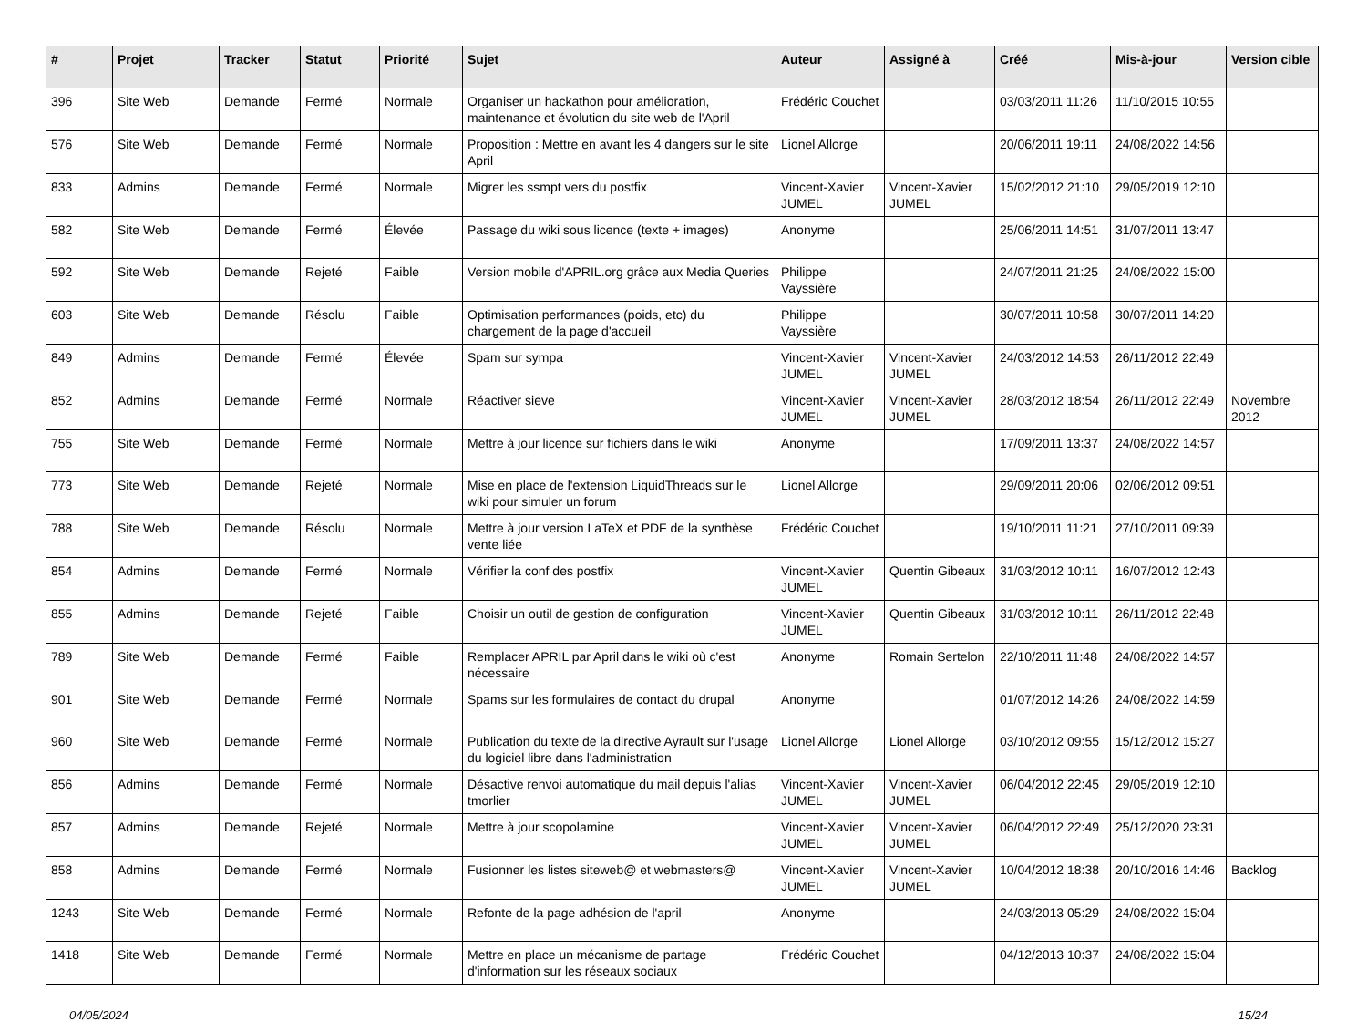| # | Projet | Tracker | Statut | Priorité | Sujet | Auteur | Assigné à | Créé | Mis-à-jour | Version cible |
| --- | --- | --- | --- | --- | --- | --- | --- | --- | --- | --- |
| 396 | Site Web | Demande | Fermé | Normale | Organiser un hackathon pour amélioration, maintenance et évolution du site web de l'April | Frédéric Couchet | | 03/03/2011 11:26 | 11/10/2015 10:55 | |
| 576 | Site Web | Demande | Fermé | Normale | Proposition : Mettre en avant les 4 dangers sur le site April | Lionel Allorge | | 20/06/2011 19:11 | 24/08/2022 14:56 | |
| 833 | Admins | Demande | Fermé | Normale | Migrer les ssmpt vers du postfix | Vincent-Xavier JUMEL | Vincent-Xavier JUMEL | 15/02/2012 21:10 | 29/05/2019 12:10 | |
| 582 | Site Web | Demande | Fermé | Élevée | Passage du wiki sous licence (texte + images) | Anonyme | | 25/06/2011 14:51 | 31/07/2011 13:47 | |
| 592 | Site Web | Demande | Rejeté | Faible | Version mobile d'APRIL.org grâce aux Media Queries | Philippe Vayssière | | 24/07/2011 21:25 | 24/08/2022 15:00 | |
| 603 | Site Web | Demande | Résolu | Faible | Optimisation performances (poids, etc) du chargement de la page d'accueil | Philippe Vayssière | | 30/07/2011 10:58 | 30/07/2011 14:20 | |
| 849 | Admins | Demande | Fermé | Élevée | Spam sur sympa | Vincent-Xavier JUMEL | Vincent-Xavier JUMEL | 24/03/2012 14:53 | 26/11/2012 22:49 | |
| 852 | Admins | Demande | Fermé | Normale | Réactiver sieve | Vincent-Xavier JUMEL | Vincent-Xavier JUMEL | 28/03/2012 18:54 | 26/11/2012 22:49 | Novembre 2012 |
| 755 | Site Web | Demande | Fermé | Normale | Mettre à jour licence sur fichiers dans le wiki | Anonyme | | 17/09/2011 13:37 | 24/08/2022 14:57 | |
| 773 | Site Web | Demande | Rejeté | Normale | Mise en place de l'extension LiquidThreads sur le wiki pour simuler un forum | Lionel Allorge | | 29/09/2011 20:06 | 02/06/2012 09:51 | |
| 788 | Site Web | Demande | Résolu | Normale | Mettre à jour version LaTeX et PDF de la synthèse vente liée | Frédéric Couchet | | 19/10/2011 11:21 | 27/10/2011 09:39 | |
| 854 | Admins | Demande | Fermé | Normale | Vérifier la conf des postfix | Vincent-Xavier JUMEL | Quentin Gibeaux | 31/03/2012 10:11 | 16/07/2012 12:43 | |
| 855 | Admins | Demande | Rejeté | Faible | Choisir un outil de gestion de configuration | Vincent-Xavier JUMEL | Quentin Gibeaux | 31/03/2012 10:11 | 26/11/2012 22:48 | |
| 789 | Site Web | Demande | Fermé | Faible | Remplacer APRIL par April dans le wiki où c'est nécessaire | Anonyme | Romain Sertelon | 22/10/2011 11:48 | 24/08/2022 14:57 | |
| 901 | Site Web | Demande | Fermé | Normale | Spams sur les formulaires de contact du drupal | Anonyme | | 01/07/2012 14:26 | 24/08/2022 14:59 | |
| 960 | Site Web | Demande | Fermé | Normale | Publication du texte de la directive Ayrault sur l'usage du logiciel libre dans l'administration | Lionel Allorge | Lionel Allorge | 03/10/2012 09:55 | 15/12/2012 15:27 | |
| 856 | Admins | Demande | Fermé | Normale | Désactive renvoi automatique du mail depuis l'alias tmorlier | Vincent-Xavier JUMEL | Vincent-Xavier JUMEL | 06/04/2012 22:45 | 29/05/2019 12:10 | |
| 857 | Admins | Demande | Rejeté | Normale | Mettre à jour scopolamine | Vincent-Xavier JUMEL | Vincent-Xavier JUMEL | 06/04/2012 22:49 | 25/12/2020 23:31 | |
| 858 | Admins | Demande | Fermé | Normale | Fusionner les listes siteweb@ et webmasters@ | Vincent-Xavier JUMEL | Vincent-Xavier JUMEL | 10/04/2012 18:38 | 20/10/2016 14:46 | Backlog |
| 1243 | Site Web | Demande | Fermé | Normale | Refonte de la page adhésion de l'april | Anonyme | | 24/03/2013 05:29 | 24/08/2022 15:04 | |
| 1418 | Site Web | Demande | Fermé | Normale | Mettre en place un mécanisme de partage d'information sur les réseaux sociaux | Frédéric Couchet | | 04/12/2013 10:37 | 24/08/2022 15:04 | |
04/05/2024 15/24